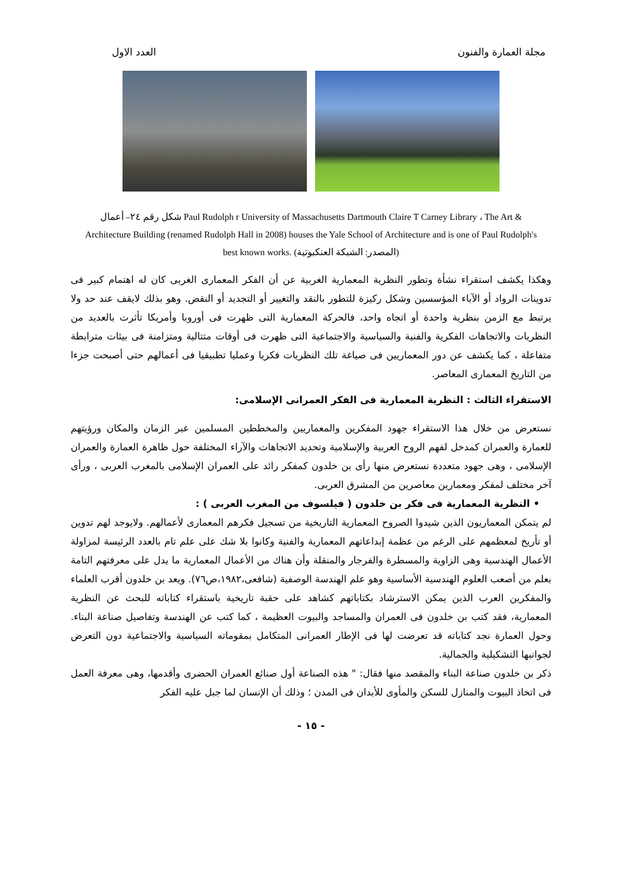مجلة العمارة والفنون العدد الاول
شكل رقم ٢٤– أعمال Paul Rudolph r University of Massachusetts Dartmouth Claire T Carney Library ، The Art & Architecture Building (renamed Rudolph Hall in 2008) houses the Yale School of Architecture and is one of Paul Rudolph's best known works. (المصدر: الشبكة العنكبوتية)
وهكذا يكشف استقراء نشأة وتطور النظرية المعمارية الغربية عن أن الفكر المعمارى الغربى كان له اهتمام كبير فى تدوينات الرواد أو الآباء المؤسسين وشكل ركيزة للتطور بالنقد والتغيير أو التجديد أو النقض. وهو بذلك لايقف عند حد ولا يرتبط مع الزمن بنظرية واحدة أو اتجاه واحد، فالحركة المعمارية التى ظهرت فى أوروبا وأمريكا تأثرت بالعديد من النظريات والاتجاهات الفكرية والفنية والسياسية والاجتماعية التى ظهرت فى أوقات متتالية ومتزامنة فى بيئات مترابطة متفاعلة ، كما يكشف عن دور المعماريين فى صياغة تلك النظريات فكريا وعمليا تطبيقيا فى أعمالهم حتى أصبحت جزءا من التاريخ المعمارى المعاصر.
الاستقراء الثالث : النظرية المعمارية فى الفكر العمرانى الإسلامى:
نستعرض من خلال هذا الاستقراء جهود المفكرين والمعماريين والمخططين المسلمين عبر الزمان والمكان ورؤيتهم للعمارة والعمران كمدخل لفهم الروح العربية والإسلامية وتحديد الاتجاهات والآراء المختلفة حول ظاهرة العمارة والعمران الإسلامى ، وهى جهود متعددة نستعرض منها رأى بن خلدون كمفكر رائد على العمران الإسلامى بالمغرب العربى ، ورأى آخر مختلف لمفكر ومعمارين معاصرين من المشرق العربى.
• النظرية المعمارية فى فكر بن خلدون ( فيلسوف من المغرب العربى ) :
لم يتمكن المعماريون الذين شيدوا الصروح المعمارية التاريخية من تسجيل فكرهم المعمارى لأعمالهم. ولايوجد لهم تدوين أو تأريخ لمعظمهم على الرغم من عظمة إبداعاتهم المعمارية والفنية وكانوا بلا شك على علم تام بالعدد الرئيسة لمزاولة الأعمال الهندسية وهى الزاوية والمسطرة والفرجار والمنقلة وأن هناك من الأعمال المعمارية ما يدل على معرفتهم التامة بعلم من أصعب العلوم الهندسية الأساسية وهو علم الهندسة الوصفية (شافعى،١٩٨٢،ص٧٦). ويعد بن خلدون أقرب العلماء والمفكرين العرب الذين يمكن الاسترشاد بكتاباتهم كشاهد على حقبة تاريخية باستقراء كتاباته للبحث عن النظرية المعمارية، فقد كتب بن خلدون فى العمران والمساجد والبيوت العظيمة ، كما كتب عن الهندسة وتفاصيل صناعة البناء. وحول العمارة نجد كتاباته قد تعرضت لها فى الإطار العمرانى المتكامل بمقوماته السياسية والاجتماعية دون التعرض لجوانبها التشكيلية والجمالية.
ذكر بن خلدون صناعة البناء والمقصد منها فقال: " هذه الصناعة أول صنائع العمران الحضرى وأقدمها، وهى معرفة العمل فى اتخاذ البيوت والمنازل للسكن والمأوى للأبدان فى المدن ؛ وذلك أن الإنسان لما جبل عليه الفكر
- ١٥ -